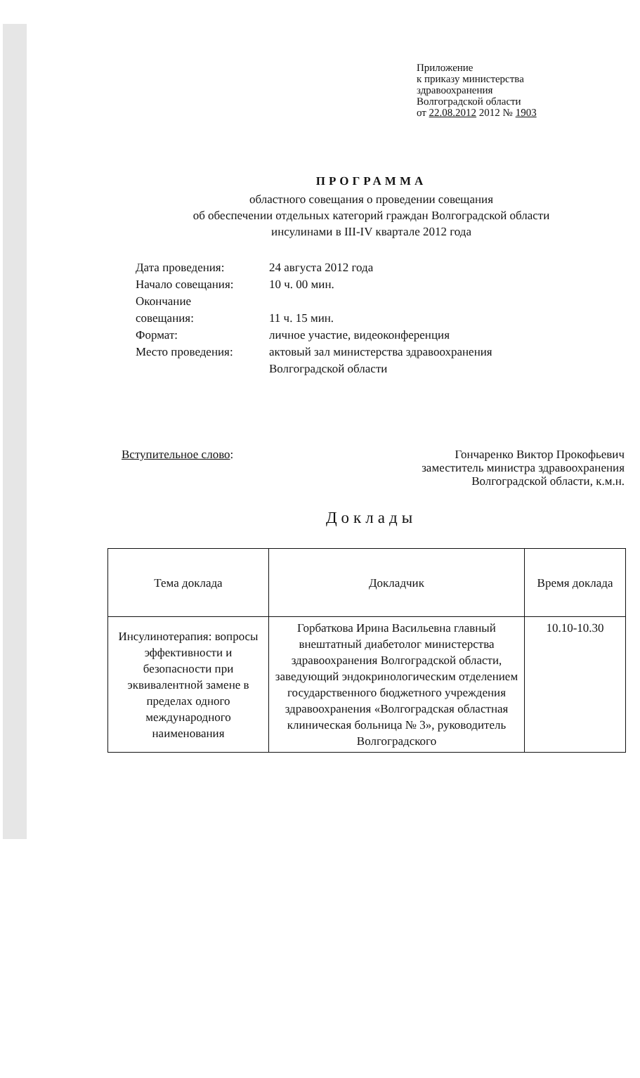Приложение
к приказу министерства
здравоохранения
Волгоградской области
от 22.08.2012 2012 № 1903
ПРОГРАММА
областного совещания о проведении совещания
об обеспечении отдельных категорий граждан Волгоградской области
инсулинами в III-IV квартале 2012 года
Дата проведения: 24 августа 2012 года
Начало совещания: 10 ч. 00 мин.
Окончание
совещания:
11 ч. 15 мин.
Формат: личное участие, видеоконференция
Место проведения: актовый зал министерства здравоохранения
Волгоградской области
Вступительное слово: Гончаренко Виктор Прокофьевич
заместитель министра здравоохранения
Волгоградской области, к.м.н.
Доклады
| Тема доклада | Докладчик | Время доклада |
| --- | --- | --- |
| Инсулинотерапия: вопросы эффективности и безопасности при эквивалентной замене в пределах одного международного наименования | Горбаткова Ирина Васильевна главный внештатный диабетолог министерства здравоохранения Волгоградской области, заведующий эндокринологическим отделением государственного бюджетного учреждения здравоохранения «Волгоградская областная клиническая больница № 3», руководитель Волгоградского | 10.10-10.30 |